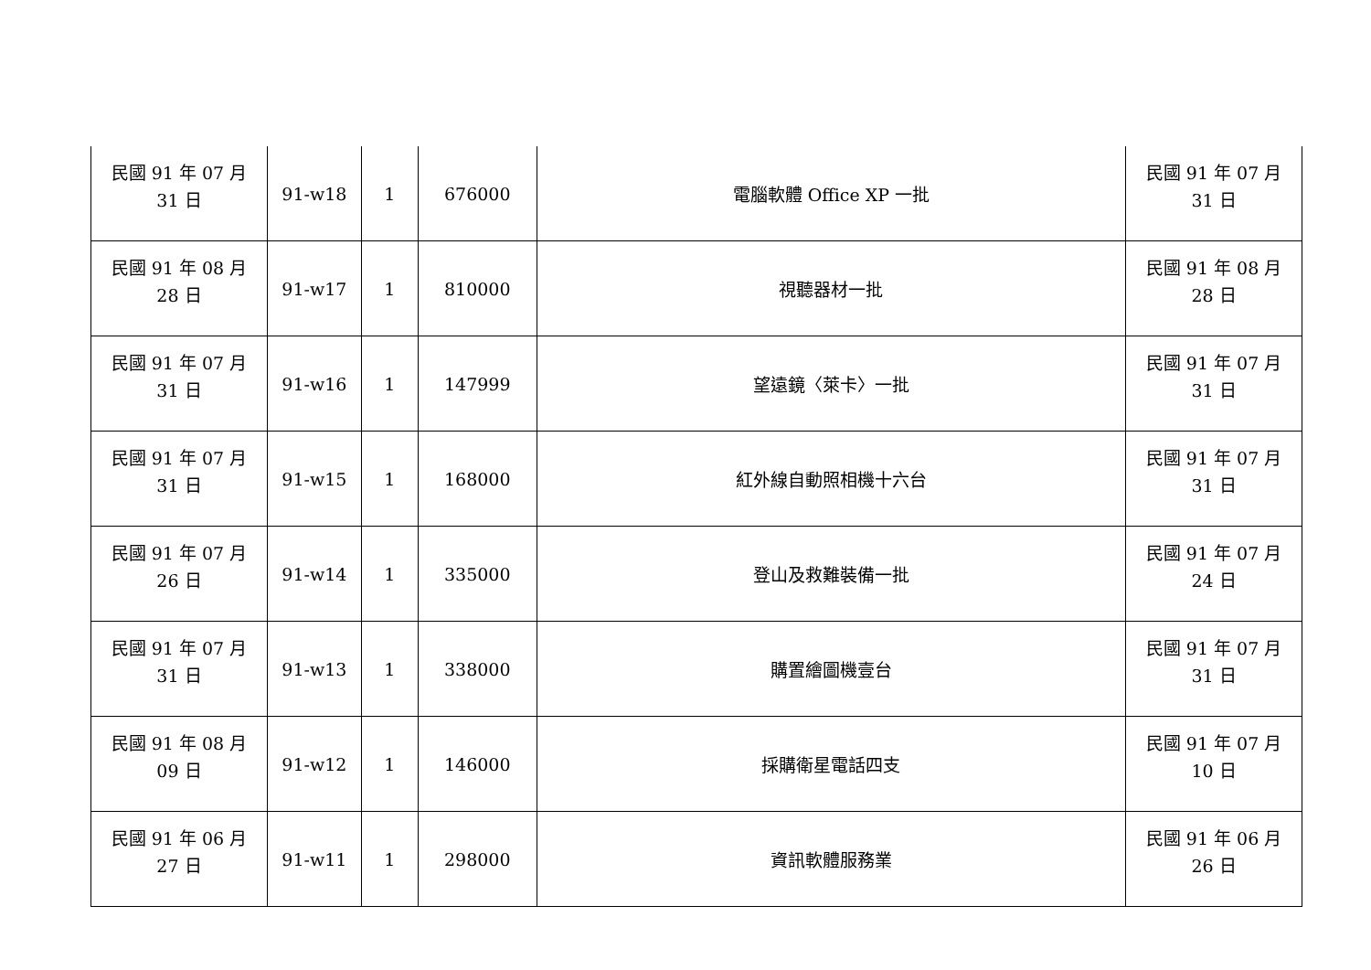| 民國 91 年 07 月 31 日 | 91-w18 | 1 | 676000 | 電腦軟體 Office XP 一批 | 民國 91 年 07 月 31 日 |
| 民國 91 年 08 月 28 日 | 91-w17 | 1 | 810000 | 視聽器材一批 | 民國 91 年 08 月 28 日 |
| 民國 91 年 07 月 31 日 | 91-w16 | 1 | 147999 | 望遠鏡〈萊卡〉一批 | 民國 91 年 07 月 31 日 |
| 民國 91 年 07 月 31 日 | 91-w15 | 1 | 168000 | 紅外線自動照相機十六台 | 民國 91 年 07 月 31 日 |
| 民國 91 年 07 月 26 日 | 91-w14 | 1 | 335000 | 登山及救難裝備一批 | 民國 91 年 07 月 24 日 |
| 民國 91 年 07 月 31 日 | 91-w13 | 1 | 338000 | 購置繪圖機壹台 | 民國 91 年 07 月 31 日 |
| 民國 91 年 08 月 09 日 | 91-w12 | 1 | 146000 | 採購衛星電話四支 | 民國 91 年 07 月 10 日 |
| 民國 91 年 06 月 27 日 | 91-w11 | 1 | 298000 | 資訊軟體服務業 | 民國 91 年 06 月 26 日 |